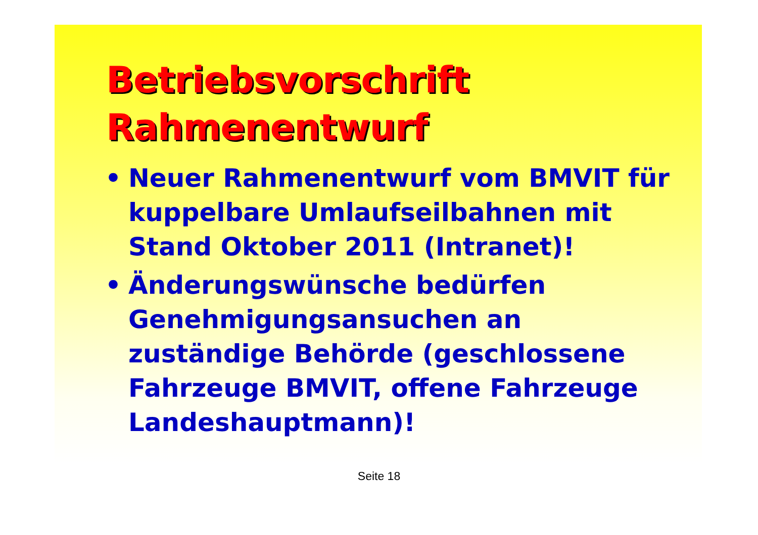Betriebsvorschrift
Rahmenentwurf
• Neuer Rahmenentwurf vom BMVIT für kuppelbare Umlaufseilbahnen mit Stand Oktober 2011 (Intranet)!
• Änderungswünsche bedürfen Genehmigungsansuchen an zuständige Behörde (geschlossene Fahrzeuge BMVIT, offene Fahrzeuge Landeshauptmann)!
Seite 18